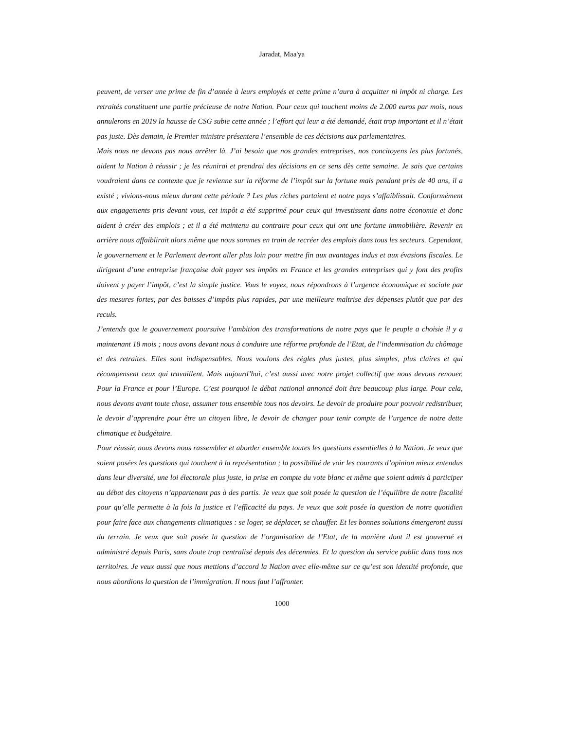Jaradat, Maa'ya
peuvent, de verser une prime de fin d’année à leurs employés et cette prime n’aura à acquitter ni impôt ni charge. Les retraités constituent une partie précieuse de notre Nation. Pour ceux qui touchent moins de 2.000 euros par mois, nous annulerons en 2019 la hausse de CSG subie cette année ; l’effort qui leur a été demandé, était trop important et il n’était pas juste. Dès demain, le Premier ministre présentera l’ensemble de ces décisions aux parlementaires.
Mais nous ne devons pas nous arrêter là. J’ai besoin que nos grandes entreprises, nos concitoyens les plus fortunés, aident la Nation à réussir ; je les réunirai et prendrai des décisions en ce sens dès cette semaine. Je sais que certains voudraient dans ce contexte que je revienne sur la réforme de l’impôt sur la fortune mais pendant près de 40 ans, il a existé ; vivions-nous mieux durant cette période ? Les plus riches partaient et notre pays s’affaiblissait. Conformément aux engagements pris devant vous, cet impôt a été supprimé pour ceux qui investissent dans notre économie et donc aident à créer des emplois ; et il a été maintenu au contraire pour ceux qui ont une fortune immobilière. Revenir en arrière nous affaiblirait alors même que nous sommes en train de recréer des emplois dans tous les secteurs. Cependant, le gouvernement et le Parlement devront aller plus loin pour mettre fin aux avantages indus et aux évasions fiscales. Le dirigeant d’une entreprise française doit payer ses impôts en France et les grandes entreprises qui y font des profits doivent y payer l’impôt, c’est la simple justice. Vous le voyez, nous répondrons à l’urgence économique et sociale par des mesures fortes, par des baisses d’impôts plus rapides, par une meilleure maîtrise des dépenses plutôt que par des reculs.
J’entends que le gouvernement poursuive l’ambition des transformations de notre pays que le peuple a choisie il y a maintenant 18 mois ; nous avons devant nous à conduire une réforme profonde de l’Etat, de l’indemnisation du chômage et des retraites. Elles sont indispensables. Nous voulons des règles plus justes, plus simples, plus claires et qui récompensent ceux qui travaillent. Mais aujourd’hui, c’est aussi avec notre projet collectif que nous devons renouer. Pour la France et pour l’Europe. C’est pourquoi le débat national annoncé doit être beaucoup plus large. Pour cela, nous devons avant toute chose, assumer tous ensemble tous nos devoirs. Le devoir de produire pour pouvoir redistribuer, le devoir d’apprendre pour être un citoyen libre, le devoir de changer pour tenir compte de l’urgence de notre dette climatique et budgétaire.
Pour réussir, nous devons nous rassembler et aborder ensemble toutes les questions essentielles à la Nation. Je veux que soient posées les questions qui touchent à la représentation ; la possibilité de voir les courants d’opinion mieux entendus dans leur diversité, une loi électorale plus juste, la prise en compte du vote blanc et même que soient admis à participer au débat des citoyens n’appartenant pas à des partis. Je veux que soit posée la question de l’équilibre de notre fiscalité pour qu’elle permette à la fois la justice et l’efficacité du pays. Je veux que soit posée la question de notre quotidien pour faire face aux changements climatiques : se loger, se déplacer, se chauffer. Et les bonnes solutions émergeront aussi du terrain. Je veux que soit posée la question de l’organisation de l’Etat, de la manière dont il est gouverné et administré depuis Paris, sans doute trop centralisé depuis des décennies. Et la question du service public dans tous nos territoires. Je veux aussi que nous mettions d’accord la Nation avec elle-même sur ce qu’est son identité profonde, que nous abordions la question de l’immigration. Il nous faut l’affronter.
1000